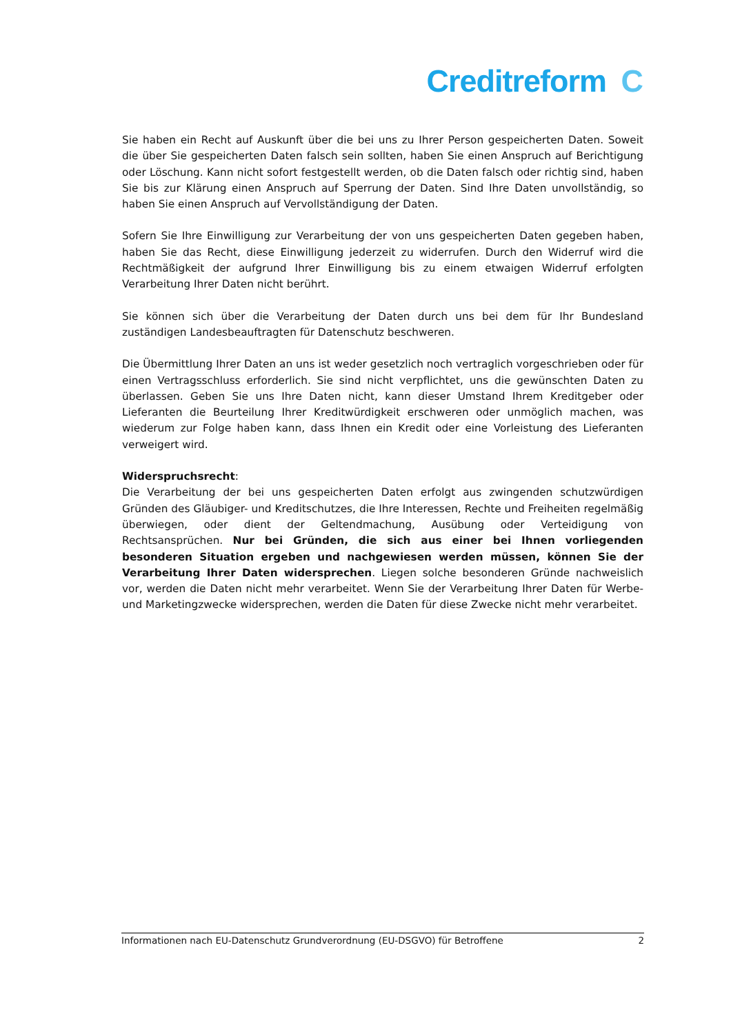Creditreform C
Sie haben ein Recht auf Auskunft über die bei uns zu Ihrer Person gespeicherten Daten. Soweit die über Sie gespeicherten Daten falsch sein sollten, haben Sie einen Anspruch auf Berichtigung oder Löschung. Kann nicht sofort festgestellt werden, ob die Daten falsch oder richtig sind, haben Sie bis zur Klärung einen Anspruch auf Sperrung der Daten. Sind Ihre Daten unvollständig, so haben Sie einen Anspruch auf Vervollständigung der Daten.
Sofern Sie Ihre Einwilligung zur Verarbeitung der von uns gespeicherten Daten gegeben haben, haben Sie das Recht, diese Einwilligung jederzeit zu widerrufen. Durch den Widerruf wird die Rechtmäßigkeit der aufgrund Ihrer Einwilligung bis zu einem etwaigen Widerruf erfolgten Verarbeitung Ihrer Daten nicht berührt.
Sie können sich über die Verarbeitung der Daten durch uns bei dem für Ihr Bundesland zuständigen Landesbeauftragten für Datenschutz beschweren.
Die Übermittlung Ihrer Daten an uns ist weder gesetzlich noch vertraglich vorgeschrieben oder für einen Vertragsschluss erforderlich. Sie sind nicht verpflichtet, uns die gewünschten Daten zu überlassen. Geben Sie uns Ihre Daten nicht, kann dieser Umstand Ihrem Kreditgeber oder Lieferanten die Beurteilung Ihrer Kreditwürdigkeit erschweren oder unmöglich machen, was wiederum zur Folge haben kann, dass Ihnen ein Kredit oder eine Vorleistung des Lieferanten verweigert wird.
Widerspruchsrecht:
Die Verarbeitung der bei uns gespeicherten Daten erfolgt aus zwingenden schutzwürdigen Gründen des Gläubiger- und Kreditschutzes, die Ihre Interessen, Rechte und Freiheiten regelmäßig überwiegen, oder dient der Geltendmachung, Ausübung oder Verteidigung von Rechtsansprüchen. Nur bei Gründen, die sich aus einer bei Ihnen vorliegenden besonderen Situation ergeben und nachgewiesen werden müssen, können Sie der Verarbeitung Ihrer Daten widersprechen. Liegen solche besonderen Gründe nachweislich vor, werden die Daten nicht mehr verarbeitet. Wenn Sie der Verarbeitung Ihrer Daten für Werbe- und Marketingzwecke widersprechen, werden die Daten für diese Zwecke nicht mehr verarbeitet.
Informationen nach EU-Datenschutz Grundverordnung (EU-DSGVO) für Betroffene 2